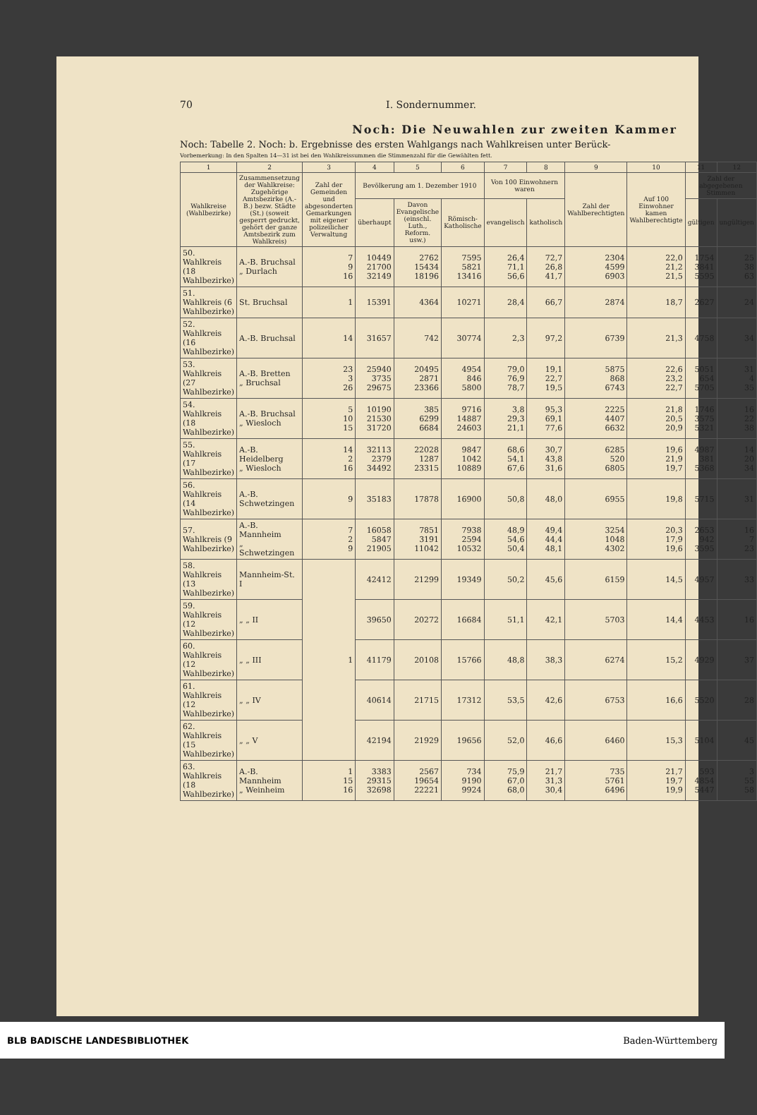70 I. Sondernummer.
Noch: Die Neuwahlen zur zweiten Kammer
Noch: Tabelle 2. Noch: b. Ergebnisse des ersten Wahlgangs nach Wahlkreisen unter Berück-
Vorbemerkung: In den Spalten 14—31 ist bei den Wahlkreissummen die Stimmenzahl für die Gewählten fett.
| 1 | 2 | 3 | 4 | 5 | 6 | 7 | 8 | 9 | 10 | 11 | 12 |
| --- | --- | --- | --- | --- | --- | --- | --- | --- | --- | --- | --- |
| Wahlkreise (Wahlbezirke) | Zusammensetzung der Wahlkreise: Zugehörige Amtsbezirke (A.-B.) bezw. Städte (St.) (soweit gesperrt gedruckt, gehört der ganze Amtsbezirk zum Wahlkreis) | Zahl der Gemeinden und abgesonderten Gemarkungen mit eigener polizeilicher Verwaltung | Bevölkerung am 1. Dezember 1910 | | | Von 100 Einwohnern waren | | Zahl der Wahlberechtigten | Auf 100 Einwohner kamen Wahlberechtigte | Zahl der abgegebenen Stimmen | |
| | | | überhaupt | Davon Evangelische (einschl. Luth., Reform. usw.) | Römisch-Katholische | evangelisch | katholisch | | | gültigen | ungültigen |
| 50. Wahlkreis (18 Wahlbezirke) | A.-B. Bruchsal „ Durlach | 7 9 16 | 10449 21700 32149 | 2762 15434 18196 | 7595 5821 13416 | 26,4 71,1 56,6 | 72,7 26,8 41,7 | 2304 4599 6903 | 22,0 21,2 21,5 | 1754 3841 5595 | 25 38 63 |
| 51. Wahlkreis (6 Wahlbezirke) | St. Bruchsal | 1 | 15391 | 4364 | 10271 | 28,4 | 66,7 | 2874 | 18,7 | 2627 | 24 |
| 52. Wahlkreis (16 Wahlbezirke) | A.-B. Bruchsal | 14 | 31657 | 742 | 30774 | 2,3 | 97,2 | 6739 | 21,3 | 4758 | 34 |
| 53. Wahlkreis (27 Wahlbezirke) | A.-B. Bretten „ Bruchsal | 23 3 26 | 25940 3735 29675 | 20495 2871 23366 | 4954 846 5800 | 79,0 76,9 78,7 | 19,1 22,7 19,5 | 5875 868 6743 | 22,6 23,2 22,7 | 5051 654 5705 | 31 4 35 |
| 54. Wahlkreis (18 Wahlbezirke) | A.-B. Bruchsal „ Wiesloch | 5 10 15 | 10190 21530 31720 | 385 6299 6684 | 9716 14887 24603 | 3,8 29,3 21,1 | 95,3 69,1 77,6 | 2225 4407 6632 | 21,8 20,5 20,9 | 1746 3575 5321 | 16 22 38 |
| 55. Wahlkreis (17 Wahlbezirke) | A.-B. Heidelberg „ Wiesloch | 14 2 16 | 32113 2379 34492 | 22028 1287 23315 | 9847 1042 10889 | 68,6 54,1 67,6 | 30,7 43,8 31,6 | 6285 520 6805 | 19,6 21,9 19,7 | 4987 381 5368 | 14 20 34 |
| 56. Wahlkreis (14 Wahlbezirke) | A.-B. Schwetzingen | 9 | 35183 | 17878 | 16900 | 50,8 | 48,0 | 6955 | 19,8 | 5715 | 31 |
| 57. Wahlkreis (9 Wahlbezirke) | A.-B. Mannheim „ Schwetzingen | 7 2 9 | 16058 5847 21905 | 7851 3191 11042 | 7938 2594 10532 | 48,9 54,6 50,4 | 49,4 44,4 48,1 | 3254 1048 4302 | 20,3 17,9 19,6 | 2653 942 3595 | 16 7 23 |
| 58. Wahlkreis (13 Wahlbezirke) | Mannheim-St. I | 1 | 42412 | 21299 | 19349 | 50,2 | 45,6 | 6159 | 14,5 | 4957 | 33 |
| 59. Wahlkreis (12 Wahlbezirke) | „ „ II | | 39650 | 20272 | 16684 | 51,1 | 42,1 | 5703 | 14,4 | 4453 | 16 |
| 60. Wahlkreis (12 Wahlbezirke) | „ „ III | | 41179 | 20108 | 15766 | 48,8 | 38,3 | 6274 | 15,2 | 4929 | 37 |
| 61. Wahlkreis (12 Wahlbezirke) | „ „ IV | | 40614 | 21715 | 17312 | 53,5 | 42,6 | 6753 | 16,6 | 5520 | 28 |
| 62. Wahlkreis (15 Wahlbezirke) | „ „ V | | 42194 | 21929 | 19656 | 52,0 | 46,6 | 6460 | 15,3 | 5104 | 45 |
| 63. Wahlkreis (18 Wahlbezirke) | A.-B. Mannheim „ Weinheim | 1 15 16 | 3383 29315 32698 | 2567 19654 22221 | 734 9190 9924 | 75,9 67,0 68,0 | 21,7 31,3 30,4 | 735 5761 6496 | 21,7 19,7 19,9 | 593 4854 5447 | 3 55 58 |
BLB BADISCHE LANDESBIBLIOTHEK Baden-Württemberg